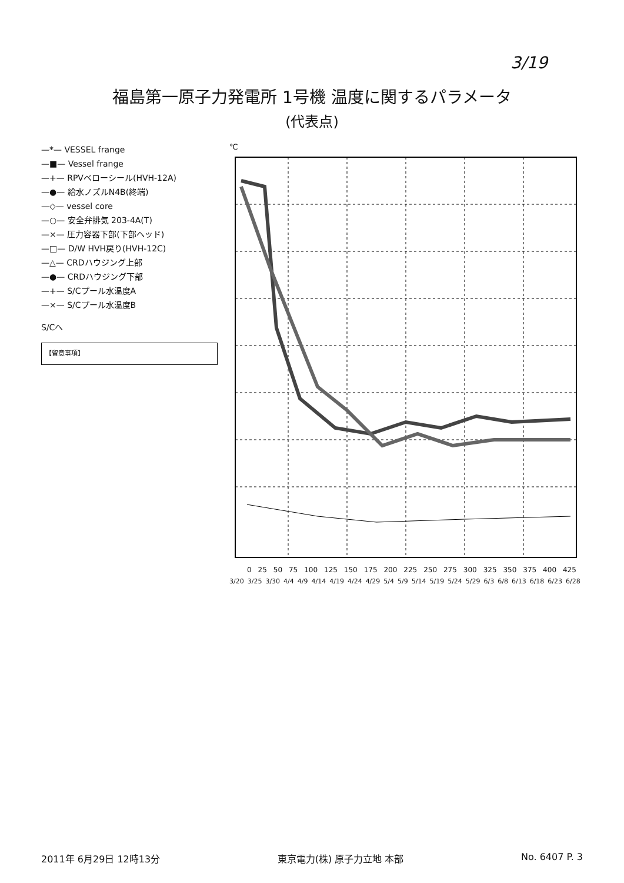3/19
福島第一原子力発電所 1号機 温度に関するパラメータ
(代表点)
—*— VESSEL frange
—■— Vessel frange
—+— RPVベローシール(HVH-12A)
—●— 給水ノズルN4B(終端)
—◇— vessel core
—○— 安全弁排気 203-4A(T)
—×— 圧力容器下部(下部ヘッド)
—□— D/W HVH戻り(HVH-12C)
—△— CRDハウジング上部
—●— CRDハウジング下部
—+— S/Cプール水温度A
—×— S/Cプール水温度B
S/Cへ
【留意事項】
℃
0 25 50 75 100 125 150 175 200 225 250 275 300 325 350 375 400 425
3/20 3/25 3/30 4/4 4/9 4/14 4/19 4/24 4/29 5/4 5/9 5/14 5/19 5/24 5/29 6/3 6/8 6/13 6/18 6/23 6/28
2011年 6月29日 12時13分 東京電力(株) 原子力立地 本部 No. 6407 P. 3